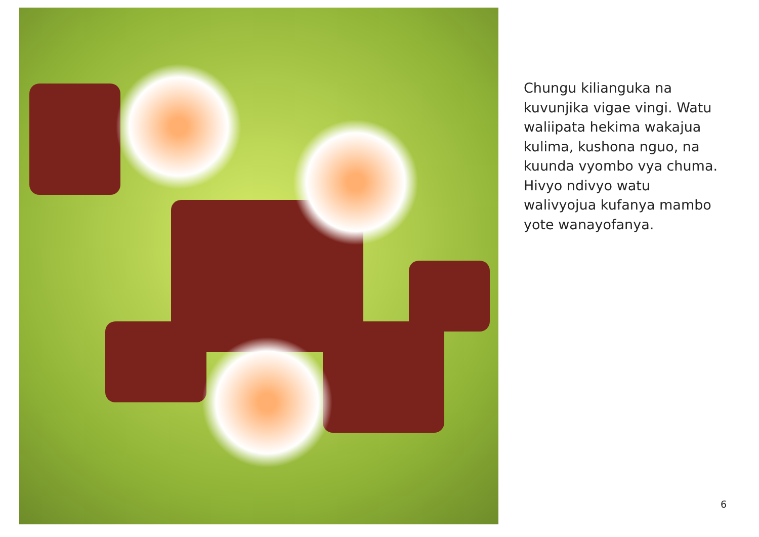Chungu kilianguka na kuvunjika vigae vingi. Watu waliipata hekima wakajua kulima, kushona nguo, na kuunda vyombo vya chuma. Hivyo ndivyo watu walivyojua kufanya mambo yote wanayofanya.
6